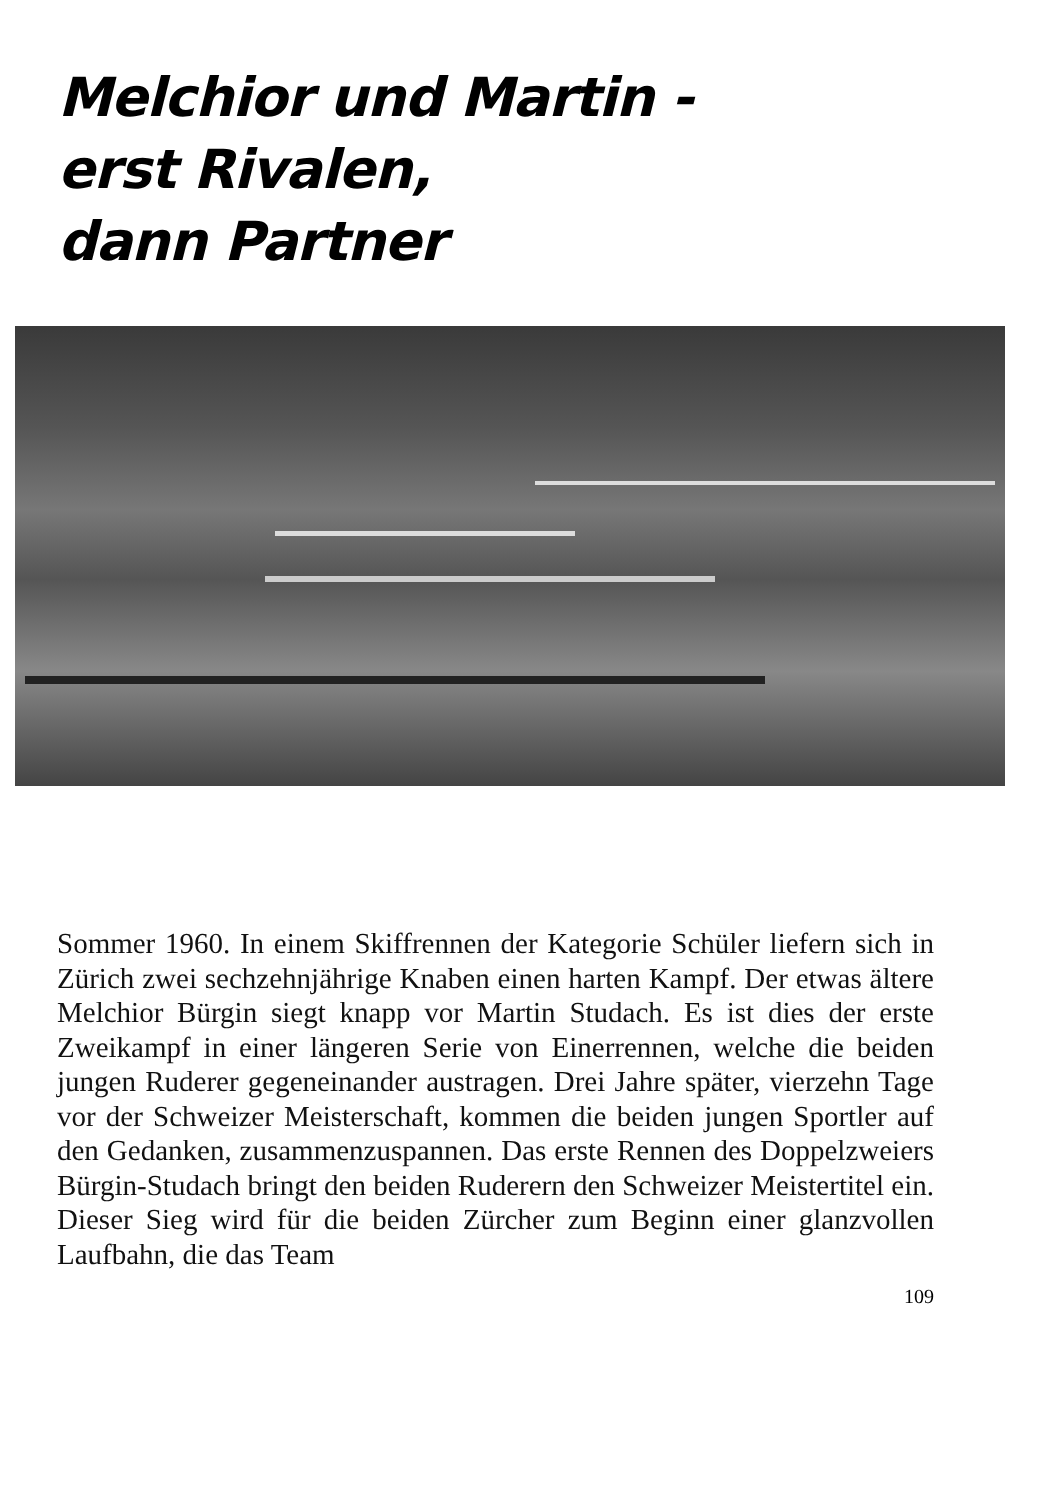Melchior und Martin -
erst Rivalen,
dann Partner
Sommer 1960. In einem Skiffrennen der Kategorie Schüler liefern sich in Zürich zwei sechzehnjährige Knaben einen harten Kampf. Der etwas ältere Melchior Bürgin siegt knapp vor Martin Studach. Es ist dies der erste Zweikampf in einer längeren Serie von Einerrennen, welche die beiden jungen Ruderer gegeneinander austragen. Drei Jahre später, vierzehn Tage vor der Schweizer Meisterschaft, kommen die beiden jungen Sportler auf den Gedanken, zusammenzuspannen. Das erste Rennen des Doppelzweiers Bürgin-Studach bringt den beiden Ruderern den Schweizer Meistertitel ein. Dieser Sieg wird für die beiden Zürcher zum Beginn einer glanzvollen Laufbahn, die das Team
109